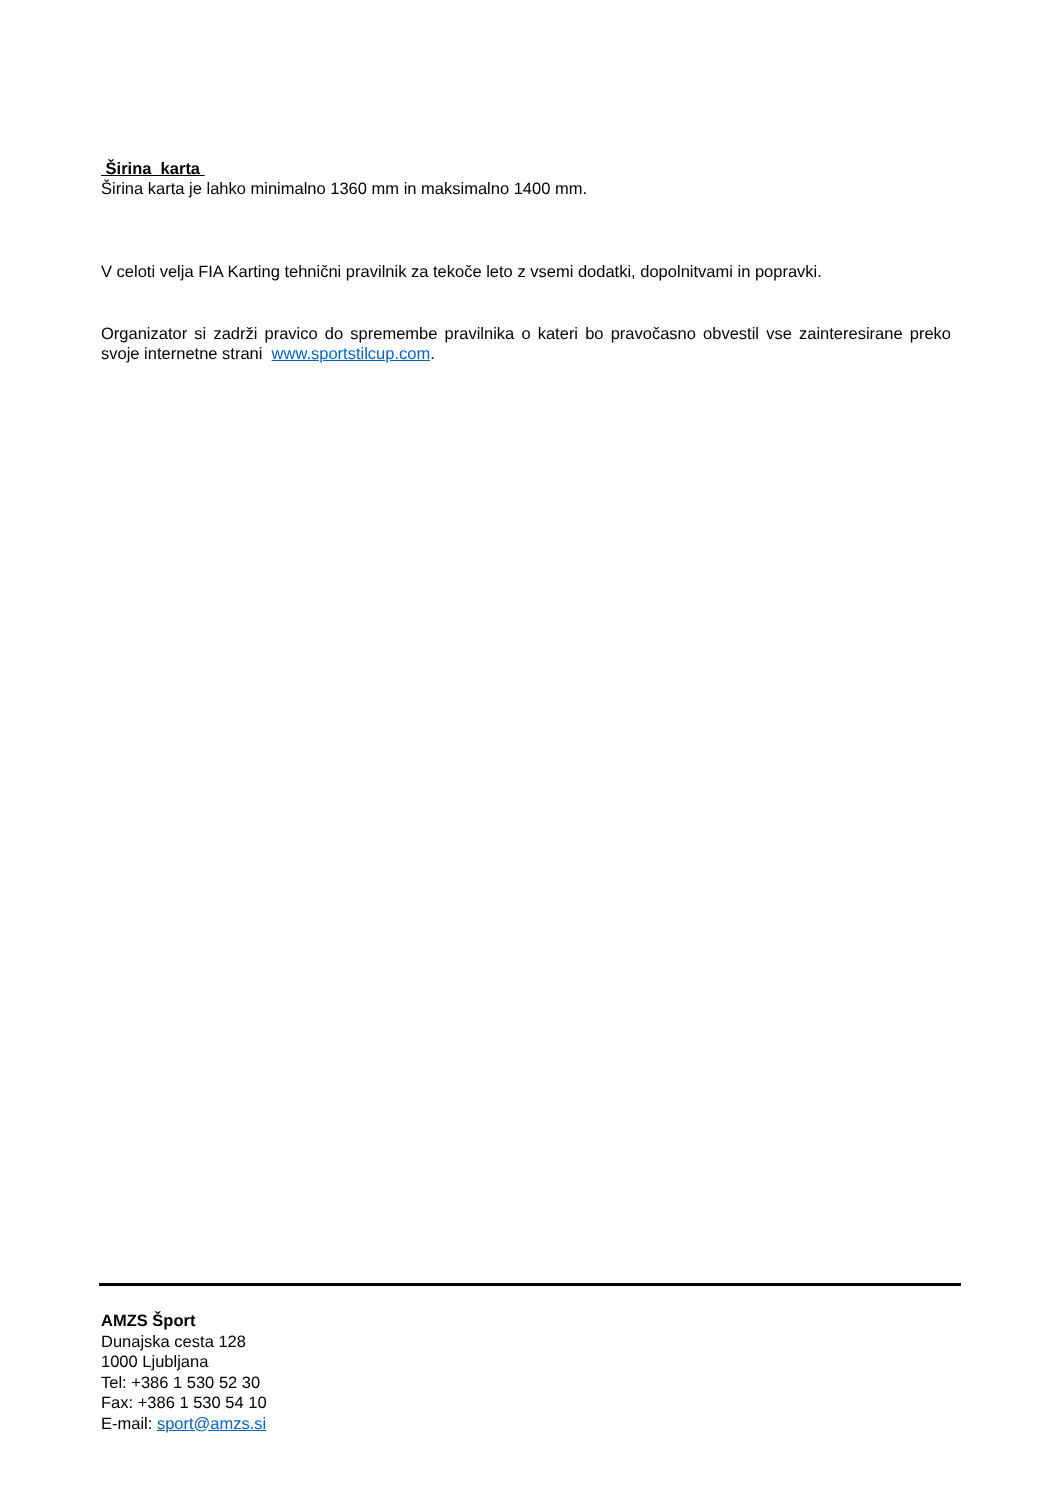Širina karta
Širina karta je lahko minimalno 1360 mm in maksimalno 1400 mm.
V celoti velja FIA Karting tehnični pravilnik za tekoče leto z vsemi dodatki, dopolnitvami in popravki.
Organizator si zadrži pravico do spremembe pravilnika o kateri bo pravočasno obvestil vse zainteresirane preko svoje internetne strani www.sportstilcup.com.
AMZS Šport
Dunajska cesta 128
1000 Ljubljana
Tel: +386 1 530 52 30
Fax: +386 1 530 54 10
E-mail: sport@amzs.si